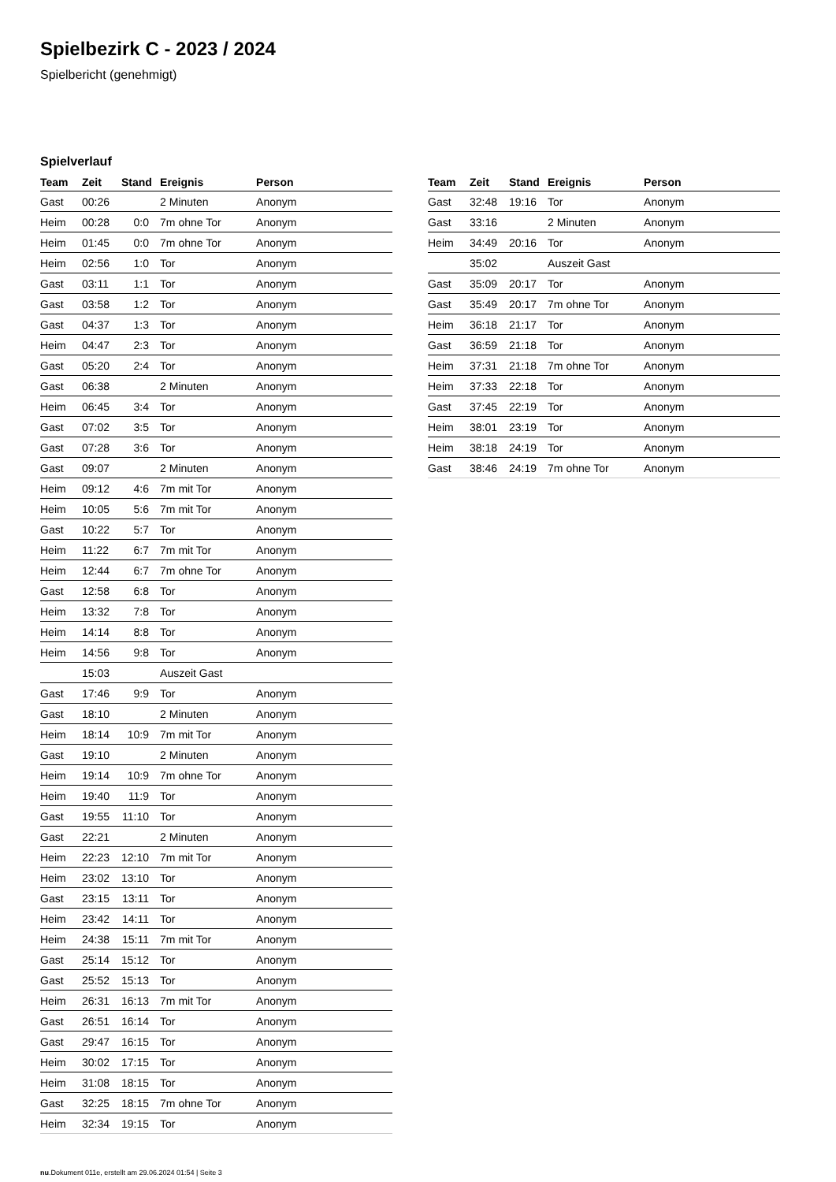Spielbezirk C - 2023 / 2024
Spielbericht (genehmigt)
Spielverlauf
| Team | Zeit | Stand | Ereignis | Person |
| --- | --- | --- | --- | --- |
| Gast | 00:26 | | 2 Minuten | Anonym |
| Heim | 00:28 | 0:0 | 7m ohne Tor | Anonym |
| Heim | 01:45 | 0:0 | 7m ohne Tor | Anonym |
| Heim | 02:56 | 1:0 | Tor | Anonym |
| Gast | 03:11 | 1:1 | Tor | Anonym |
| Gast | 03:58 | 1:2 | Tor | Anonym |
| Gast | 04:37 | 1:3 | Tor | Anonym |
| Heim | 04:47 | 2:3 | Tor | Anonym |
| Gast | 05:20 | 2:4 | Tor | Anonym |
| Gast | 06:38 | | 2 Minuten | Anonym |
| Heim | 06:45 | 3:4 | Tor | Anonym |
| Gast | 07:02 | 3:5 | Tor | Anonym |
| Gast | 07:28 | 3:6 | Tor | Anonym |
| Gast | 09:07 | | 2 Minuten | Anonym |
| Heim | 09:12 | 4:6 | 7m mit Tor | Anonym |
| Heim | 10:05 | 5:6 | 7m mit Tor | Anonym |
| Gast | 10:22 | 5:7 | Tor | Anonym |
| Heim | 11:22 | 6:7 | 7m mit Tor | Anonym |
| Heim | 12:44 | 6:7 | 7m ohne Tor | Anonym |
| Gast | 12:58 | 6:8 | Tor | Anonym |
| Heim | 13:32 | 7:8 | Tor | Anonym |
| Heim | 14:14 | 8:8 | Tor | Anonym |
| Heim | 14:56 | 9:8 | Tor | Anonym |
| | 15:03 | | Auszeit Gast | |
| Gast | 17:46 | 9:9 | Tor | Anonym |
| Gast | 18:10 | | 2 Minuten | Anonym |
| Heim | 18:14 | 10:9 | 7m mit Tor | Anonym |
| Gast | 19:10 | | 2 Minuten | Anonym |
| Heim | 19:14 | 10:9 | 7m ohne Tor | Anonym |
| Heim | 19:40 | 11:9 | Tor | Anonym |
| Gast | 19:55 | 11:10 | Tor | Anonym |
| Gast | 22:21 | | 2 Minuten | Anonym |
| Heim | 22:23 | 12:10 | 7m mit Tor | Anonym |
| Heim | 23:02 | 13:10 | Tor | Anonym |
| Gast | 23:15 | 13:11 | Tor | Anonym |
| Heim | 23:42 | 14:11 | Tor | Anonym |
| Heim | 24:38 | 15:11 | 7m mit Tor | Anonym |
| Gast | 25:14 | 15:12 | Tor | Anonym |
| Gast | 25:52 | 15:13 | Tor | Anonym |
| Heim | 26:31 | 16:13 | 7m mit Tor | Anonym |
| Gast | 26:51 | 16:14 | Tor | Anonym |
| Gast | 29:47 | 16:15 | Tor | Anonym |
| Heim | 30:02 | 17:15 | Tor | Anonym |
| Heim | 31:08 | 18:15 | Tor | Anonym |
| Gast | 32:25 | 18:15 | 7m ohne Tor | Anonym |
| Heim | 32:34 | 19:15 | Tor | Anonym |
| Team | Zeit | Stand | Ereignis | Person |
| --- | --- | --- | --- | --- |
| Gast | 32:48 | 19:16 | Tor | Anonym |
| Gast | 33:16 | | 2 Minuten | Anonym |
| Heim | 34:49 | 20:16 | Tor | Anonym |
| | 35:02 | | Auszeit Gast | |
| Gast | 35:09 | 20:17 | Tor | Anonym |
| Gast | 35:49 | 20:17 | 7m ohne Tor | Anonym |
| Heim | 36:18 | 21:17 | Tor | Anonym |
| Gast | 36:59 | 21:18 | Tor | Anonym |
| Heim | 37:31 | 21:18 | 7m ohne Tor | Anonym |
| Heim | 37:33 | 22:18 | Tor | Anonym |
| Gast | 37:45 | 22:19 | Tor | Anonym |
| Heim | 38:01 | 23:19 | Tor | Anonym |
| Heim | 38:18 | 24:19 | Tor | Anonym |
| Gast | 38:46 | 24:19 | 7m ohne Tor | Anonym |
nu.Dokument 011e, erstellt am 29.06.2024 01:54 | Seite 3